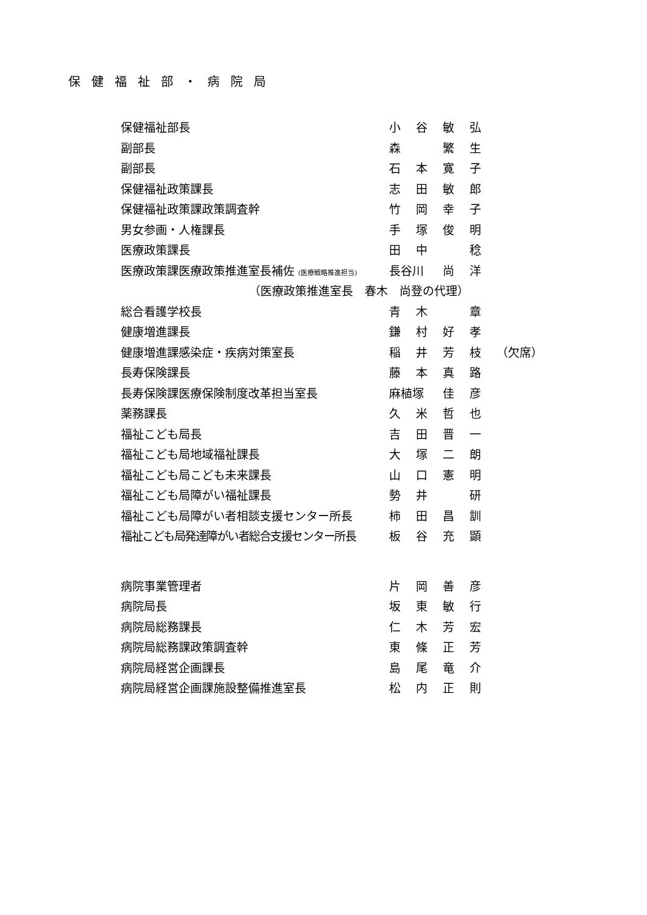保健福祉部・病院局
| 保健福祉部長 | 小 | 谷 | 敏 | 弘 | |
| 副部長 | 森 | | 繁 | 生 | |
| 副部長 | 石 | 本 | 寛 | 子 | |
| 保健福祉政策課長 | 志 | 田 | 敏 | 郎 | |
| 保健福祉政策課政策調査幹 | 竹 | 岡 | 幸 | 子 | |
| 男女参画・人権課長 | 手 | 塚 | 俊 | 明 | |
| 医療政策課長 | 田 | 中 | | 稔 | |
| 医療政策課医療政策推進室長補佐 (医療戦略推進担当) | 長谷川 | | 尚 | 洋 | |
| （医療政策推進室長 春木 尚登の代理） | | | | | |
| 総合看護学校長 | 青 | 木 | | 章 | |
| 健康増進課長 | 鎌 | 村 | 好 | 孝 | |
| 健康増進課感染症・疾病対策室長 | 稲 | 井 | 芳 | 枝 | （欠席） |
| 長寿保険課長 | 藤 | 本 | 真 | 路 | |
| 長寿保険課医療保険制度改革担当室長 | 麻植塚 | | 佳 | 彦 | |
| 薬務課長 | 久 | 米 | 哲 | 也 | |
| 福祉こども局長 | 吉 | 田 | 晋 | 一 | |
| 福祉こども局地域福祉課長 | 大 | 塚 | 二 | 朗 | |
| 福祉こども局こども未来課長 | 山 | 口 | 憲 | 明 | |
| 福祉こども局障がい福祉課長 | 勢 | 井 | | 研 | |
| 福祉こども局障がい者相談支援センター所長 | 柿 | 田 | 昌 | 訓 | |
| 福祉こども局発達障がい者総合支援センター所長 | 板 | 谷 | 充 | 顕 | |
| 病院事業管理者 | 片 | 岡 | 善 | 彦 | |
| 病院局長 | 坂 | 東 | 敏 | 行 | |
| 病院局総務課長 | 仁 | 木 | 芳 | 宏 | |
| 病院局総務課政策調査幹 | 東 | 條 | 正 | 芳 | |
| 病院局経営企画課長 | 島 | 尾 | 竜 | 介 | |
| 病院局経営企画課施設整備推進室長 | 松 | 内 | 正 | 則 | |